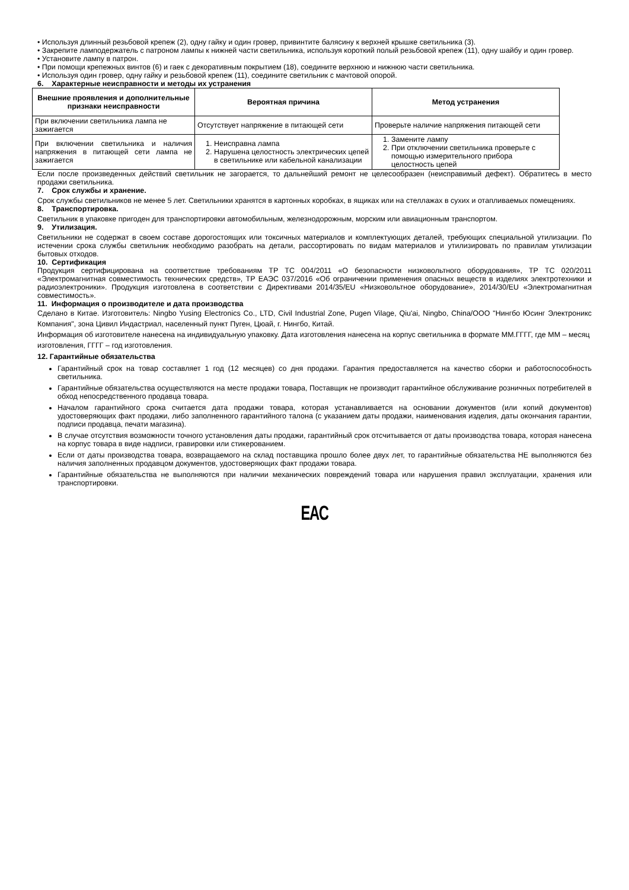• Используя длинный резьбовой крепеж (2), одну гайку и один гровер, привинтите балясину к верхней крышке светильника (3).
• Закрепите ламподержатель с патроном лампы к нижней части светильника, используя короткий полый резьбовой крепеж (11), одну шайбу и один гровер.
• Установите лампу в патрон.
• При помощи крепежных винтов (6) и гаек с декоративным покрытием (18), соедините верхнюю и нижнюю части светильника.
• Используя один гровер, одну гайку и резьбовой крепеж (11), соедините светильник с мачтовой опорой.
6. Характерные неисправности и методы их устранения
| Внешние проявления и дополнительные признаки неисправности | Вероятная причина | Метод устранения |
| --- | --- | --- |
| При включении светильника лампа не зажигается | Отсутствует напряжение в питающей сети | Проверьте наличие напряжения питающей сети |
| При включении светильника и наличия напряжения в питающей сети лампа не зажигается | 1. Неисправна лампа 2. Нарушена целостность электрических цепей в светильнике или кабельной канализации | 1. Замените лампу 2. При отключении светильника проверьте с помощью измерительного прибора целостность цепей |
Если после произведенных действий светильник не загорается, то дальнейший ремонт не целесообразен (неисправимый дефект). Обратитесь в место продажи светильника.
7. Срок службы и хранение.
Срок службы светильников не менее 5 лет. Светильники хранятся в картонных коробках, в ящиках или на стеллажах в сухих и отапливаемых помещениях.
8. Транспортировка.
Светильник в упаковке пригоден для транспортировки автомобильным, железнодорожным, морским или авиационным транспортом.
9. Утилизация.
Светильники не содержат в своем составе дорогостоящих или токсичных материалов и комплектующих деталей, требующих специальной утилизации. По истечении срока службы светильник необходимо разобрать на детали, рассортировать по видам материалов и утилизировать по правилам утилизации бытовых отходов.
10. Сертификация
Продукция сертифицирована на соответствие требованиям ТР ТС 004/2011 «О безопасности низковольтного оборудования», ТР ТС 020/2011 «Электромагнитная совместимость технических средств», ТР ЕАЭС 037/2016 «Об ограничении применения опасных веществ в изделиях электротехники и радиоэлектроники». Продукция изготовлена в соответствии с Директивами 2014/35/EU «Низковольтное оборудование», 2014/30/EU «Электромагнитная совместимость».
11. Информация о производителе и дата производства
Сделано в Китае. Изготовитель: Ningbo Yusing Electronics Co., LTD, Civil Industrial Zone, Pugen Vilage, Qiu'ai, Ningbo, China/ООО "Нингбо Юсинг Электроникс Компания", зона Цивил Индастриал, населенный пункт Пуген, Цюай, г. Нингбо, Китай.
Информация об изготовителе нанесена на индивидуальную упаковку. Дата изготовления нанесена на корпус светильника в формате ММ.ГГГГ, где ММ – месяц изготовления, ГГГГ – год изготовления.
12. Гарантийные обязательства
Гарантийный срок на товар составляет 1 год (12 месяцев) со дня продажи. Гарантия предоставляется на качество сборки и работоспособность светильника.
Гарантийные обязательства осуществляются на месте продажи товара, Поставщик не производит гарантийное обслуживание розничных потребителей в обход непосредственного продавца товара.
Началом гарантийного срока считается дата продажи товара, которая устанавливается на основании документов (или копий документов) удостоверяющих факт продажи, либо заполненного гарантийного талона (с указанием даты продажи, наименования изделия, даты окончания гарантии, подписи продавца, печати магазина).
В случае отсутствия возможности точного установления даты продажи, гарантийный срок отсчитывается от даты производства товара, которая нанесена на корпус товара в виде надписи, гравировки или стикерованием.
Если от даты производства товара, возвращаемого на склад поставщика прошло более двух лет, то гарантийные обязательства НЕ выполняются без наличия заполненных продавцом документов, удостоверяющих факт продажи товара.
Гарантийные обязательства не выполняются при наличии механических повреждений товара или нарушения правил эксплуатации, хранения или транспортировки.
EAC